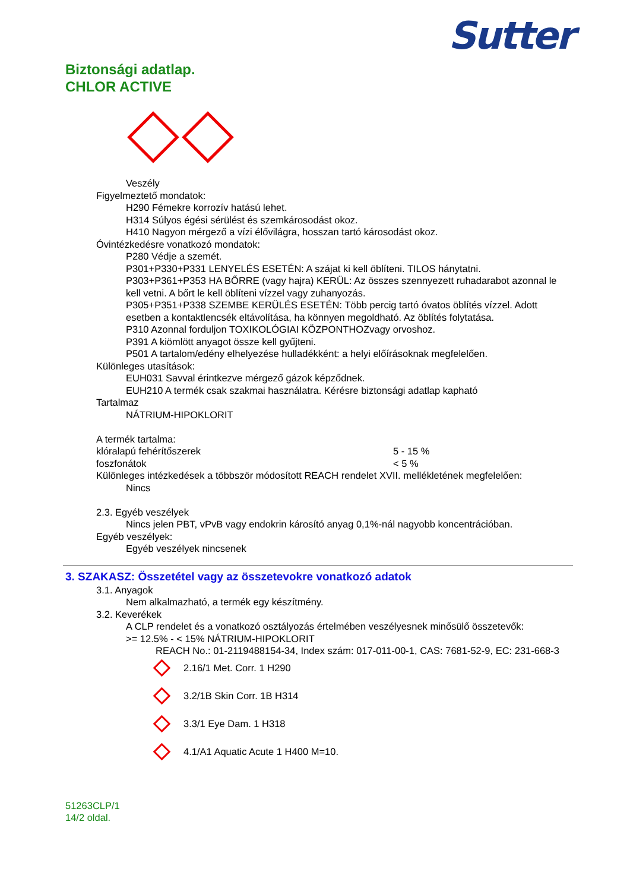Biztonsági adatlap.
CHLOR ACTIVE
Sutter
Veszély
Figyelmeztető mondatok:
H290 Fémekre korrozív hatású lehet.
H314 Súlyos égési sérülést és szemkárosodást okoz.
H410 Nagyon mérgező a vízi élővilágra, hosszan tartó károsodást okoz.
Óvintézkedésre vonatkozó mondatok:
P280 Védje a szemét.
P301+P330+P331 LENYELÉS ESETÉN: A szájat ki kell öblíteni. TILOS hánytatni.
P303+P361+P353 HA BŐRRE (vagy hajra) KERÜL: Az összes szennyezett ruhadarabot azonnal le kell vetni. A bőrt le kell öblíteni vízzel vagy zuhanyozás.
P305+P351+P338 SZEMBE KERÜLÉS ESETÉN: Több percig tartó óvatos öblítés vízzel. Adott esetben a kontaktlencsék eltávolítása, ha könnyen megoldható. Az öblítés folytatása.
P310 Azonnal forduljon TOXIKOLÓGIAI KÖZPONTHOZvagy orvoshoz.
P391 A kiömlött anyagot össze kell gyűjteni.
P501 A tartalom/edény elhelyezése hulladékként: a helyi előírásoknak megfelelően.
Különleges utasítások:
EUH031 Savval érintkezve mérgező gázok képződnek.
EUH210 A termék csak szakmai használatra. Kérésre biztonsági adatlap kapható
Tartalmaz
NÁTRIUM-HIPOKLORIT
A termék tartalma:
| klóralapú fehérítőszerek | 5 - 15 % |
| foszfonátok | < 5 % |
Különleges intézkedések a többször módosított REACH rendelet XVII. mellékletének megfelelően:
Nincs
2.3. Egyéb veszélyek
Nincs jelen PBT, vPvB vagy endokrin károsító anyag 0,1%-nál nagyobb koncentrációban.
Egyéb veszélyek:
Egyéb veszélyek nincsenek
3. SZAKASZ: Összetétel vagy az összetevokre vonatkozó adatok
3.1. Anyagok
Nem alkalmazható, a termék egy készítmény.
3.2. Keverékek
A CLP rendelet és a vonatkozó osztályozás értelmében veszélyesnek minősülő összetevők:
>= 12.5% - < 15% NÁTRIUM-HIPOKLORIT
REACH No.: 01-2119488154-34, Index szám: 017-011-00-1, CAS: 7681-52-9, EC: 231-668-3
2.16/1 Met. Corr. 1 H290
3.2/1B Skin Corr. 1B H314
3.3/1 Eye Dam. 1 H318
4.1/A1 Aquatic Acute 1 H400 M=10.
51263CLP/1
14/2 oldal.